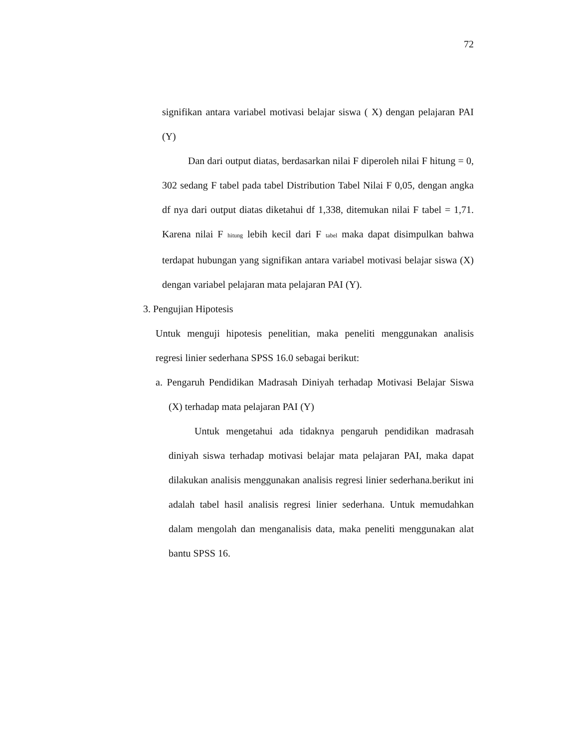72
signifikan antara variabel motivasi belajar siswa ( X) dengan pelajaran PAI (Y)
Dan dari output diatas, berdasarkan nilai F diperoleh nilai F hitung = 0, 302 sedang F tabel pada tabel Distribution Tabel Nilai F 0,05, dengan angka df nya dari output diatas diketahui df 1,338, ditemukan nilai F tabel = 1,71. Karena nilai F <sub>hitung</sub> lebih kecil dari F <sub>tabel</sub> maka dapat disimpulkan bahwa terdapat hubungan yang signifikan antara variabel motivasi belajar siswa (X) dengan variabel pelajaran mata pelajaran PAI (Y).
3. Pengujian Hipotesis
Untuk menguji hipotesis penelitian, maka peneliti menggunakan analisis regresi linier sederhana SPSS 16.0 sebagai berikut:
a. Pengaruh Pendidikan Madrasah Diniyah terhadap Motivasi Belajar Siswa (X) terhadap mata pelajaran PAI (Y)
Untuk mengetahui ada tidaknya pengaruh pendidikan madrasah diniyah siswa terhadap motivasi belajar mata pelajaran PAI, maka dapat dilakukan analisis menggunakan analisis regresi linier sederhana.berikut ini adalah tabel hasil analisis regresi linier sederhana. Untuk memudahkan dalam mengolah dan menganalisis data, maka peneliti menggunakan alat bantu SPSS 16.